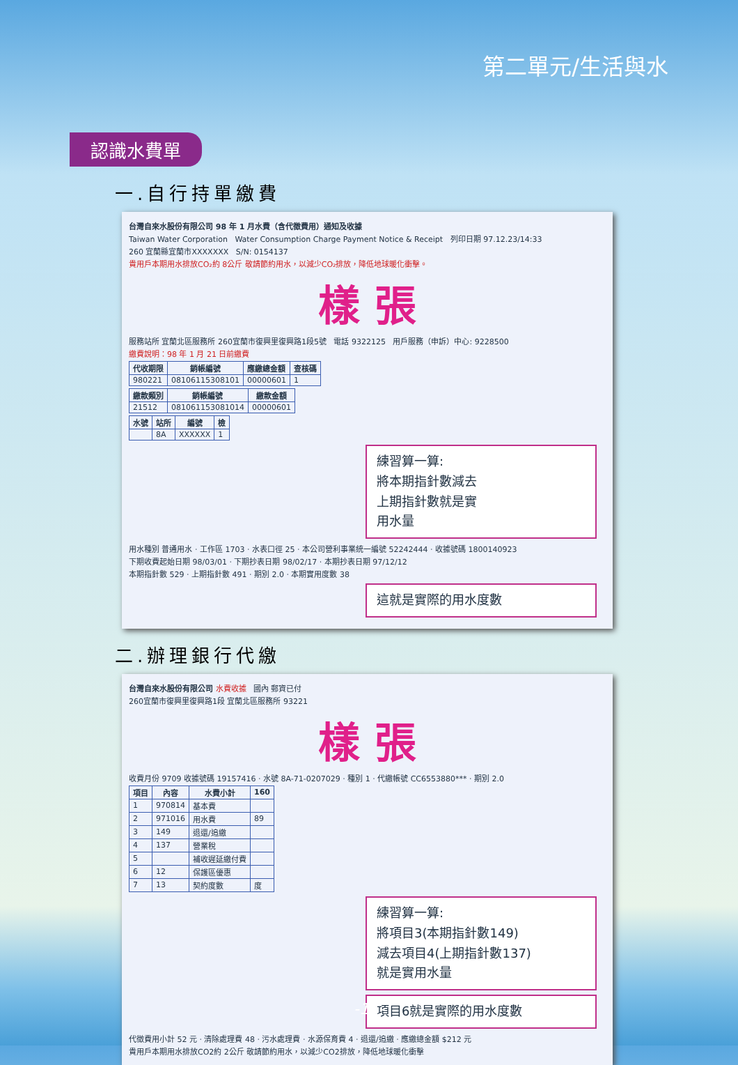第二單元/生活與水
認識水費單
一.自行持單繳費
台灣自來水股份有限公司 98 年 1 月水費（含代徵費用）通知及收據
Taiwan Water Corporation Water Consumption Charge Payment Notice & Receipt 列印日期 97.12.23/14:33
260 宜蘭縣宜蘭市XXXXXXX S/N: 0154137
貴用戶本期用水排放CO₂約 8公斤 敬請節約用水，以減少CO₂排放，降低地球暖化衝擊。
樣 張
服務站所 宜蘭北區服務所 260宜蘭市復興里復興路1段5號 電話 9322125 用戶服務（申訴）中心: 9228500
繳費說明：98 年 1 月 21 日前繳費
| 代收期限 | 銷帳編號 | 應繳總金額 | 查核碼 |
| --- | --- | --- | --- |
| 980221 | 08106115308101 | 00000601 | 1 |
| 繳款類別 | 銷帳編號 | 繳款金額 |
| --- | --- | --- |
| 21512 | 081061153081014 | 00000601 |
| 水號 | 站所 | 編號 | 檢 |
| --- | --- | --- | --- |
| | 8A | XXXXXX | 1 |
練習算一算:
將本期指針數減去
上期指針數就是實
用水量
用水種別 普通用水 · 工作區 1703 · 水表口徑 25 · 本公司營利事業統一編號 52242444 · 收據號碼 1800140923
下期收費起始日期 98/03/01 · 下期抄表日期 98/02/17 · 本期抄表日期 97/12/12
本期指針數 529 · 上期指針數 491 · 期別 2.0 · 本期實用度數 38
這就是實際的用水度數
二.辦理銀行代繳
台灣自來水股份有限公司 水費收據 國內 郵資已付
260宜蘭市復興里復興路1段 宜蘭北區服務所 93221
樣 張
收費月份 9709 收據號碼 19157416 · 水號 8A-71-0207029 · 種別 1 · 代繳帳號 CC6553880*** · 期別 2.0
| 項目 | 內容 | 水費小計 | 160 |
| --- | --- | --- | --- |
| 1 | 970814 | 基本費 | |
| 2 | 971016 | 用水費 | 89 |
| 3 | 149 | 退還/追繳 | |
| 4 | 137 | 營業稅 | |
| 5 | | 補收遲延繳付費 | |
| 6 | 12 | 保護區優惠 | |
| 7 | 13 | 契約度數 | 度 |
練習算一算:
將項目3(本期指針數149)
減去項目4(上期指針數137)
就是實用水量
項目6就是實際的用水度數
代徵費用小計 52 元 · 清除處理費 48 · 污水處理費 · 水源保育費 4 · 退還/追繳 · 應繳總金額 $212 元
貴用戶本期用水排放CO2約 2公斤 敬請節約用水，以減少CO2排放，降低地球暖化衝擊
-11-